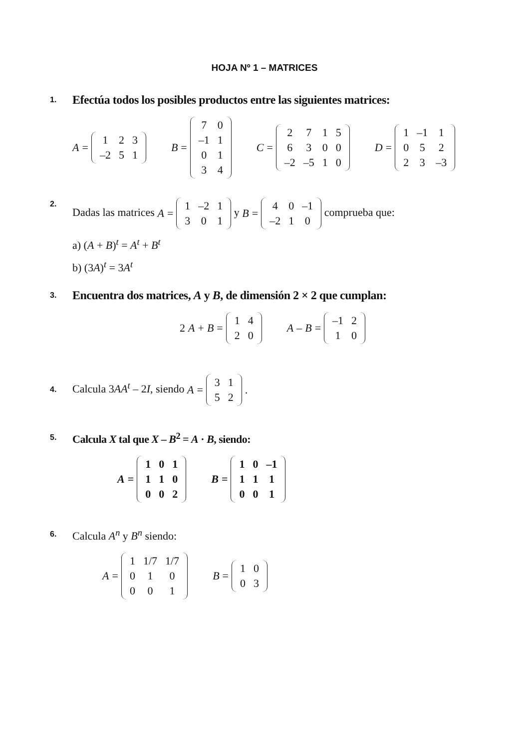HOJA Nº 1 – MATRICES
1.
Efectúa todos los posibles productos entre las siguientes matrices:
A =
| 1 | 2 | 3 |
| –2 | 5 | 1 |
B =
| 7 | 0 |
| –1 | 1 |
| 0 | 1 |
| 3 | 4 |
C =
| 2 | 7 | 1 | 5 |
| 6 | 3 | 0 | 0 |
| –2 | –5 | 1 | 0 |
D =
| 1 | –1 | 1 |
| 0 | 5 | 2 |
| 2 | 3 | –3 |
2.
Dadas las matrices A =
| 1 | –2 | 1 |
| 3 | 0 | 1 |
y B =
| 4 | 0 | –1 |
| –2 | 1 | 0 |
comprueba que:
a) (A + B)<sup>t</sup> = A<sup>t</sup> + B<sup>t</sup>
b) (3A)<sup>t</sup> = 3A<sup>t</sup>
3.
Encuentra dos matrices, A y B, de dimensión 2 × 2 que cumplan:
2 A + B =
| 1 | 4 |
| 2 | 0 |
A – B =
| –1 | 2 |
| 1 | 0 |
4.
Calcula 3AA<sup>t</sup> – 2I, siendo A =
| 3 | 1 |
| 5 | 2 |
.
5.
Calcula X tal que X – B<sup>2</sup> = A · B, siendo:
A =
| 1 | 0 | 1 |
| 1 | 1 | 0 |
| 0 | 0 | 2 |
B =
| 1 | 0 | –1 |
| 1 | 1 | 1 |
| 0 | 0 | 1 |
6.
Calcula A<sup>n</sup> y B<sup>n</sup> siendo:
A =
| 1 | 1/7 | 1/7 |
| 0 | 1 | 0 |
| 0 | 0 | 1 |
B =
| 1 | 0 |
| 0 | 3 |